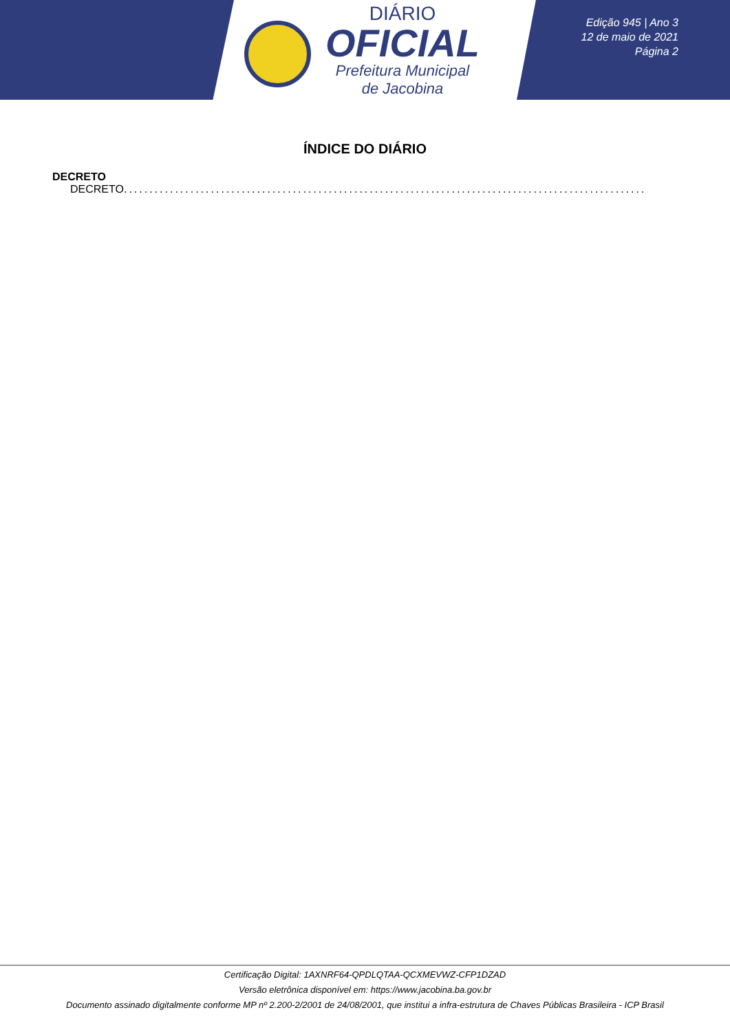DIÁRIO
OFICIAL
Prefeitura Municipal
de Jacobina
Edição 945 | Ano 3
12 de maio de 2021
Página 2
ÍNDICE DO DIÁRIO
DECRETO
DECRETO............................................................................................................................
Certificação Digital: 1AXNRF64-QPDLQTAA-QCXMEVWZ-CFP1DZAD
Versão eletrônica disponível em: https://www.jacobina.ba.gov.br
Documento assinado digitalmente conforme MP nº 2.200-2/2001 de 24/08/2001, que institui a infra-estrutura de Chaves Públicas Brasileira - ICP Brasil